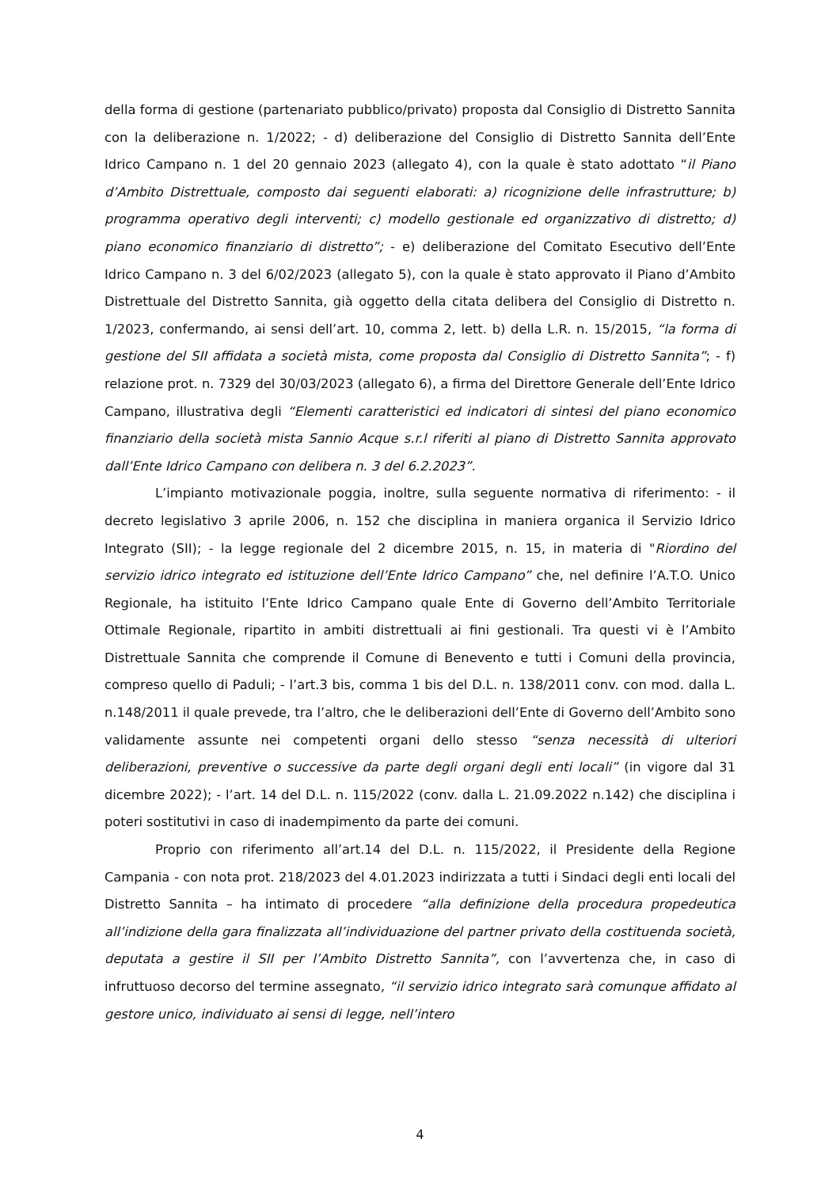della forma di gestione (partenariato pubblico/privato) proposta dal Consiglio di Distretto Sannita con la deliberazione n. 1/2022; - d) deliberazione del Consiglio di Distretto Sannita dell’Ente Idrico Campano n. 1 del 20 gennaio 2023 (allegato 4), con la quale è stato adottato “il Piano d’Ambito Distrettuale, composto dai seguenti elaborati: a) ricognizione delle infrastrutture; b) programma operativo degli interventi; c) modello gestionale ed organizzativo di distretto; d) piano economico finanziario di distretto”; - e) deliberazione del Comitato Esecutivo dell’Ente Idrico Campano n. 3 del 6/02/2023 (allegato 5), con la quale è stato approvato il Piano d’Ambito Distrettuale del Distretto Sannita, già oggetto della citata delibera del Consiglio di Distretto n. 1/2023, confermando, ai sensi dell’art. 10, comma 2, lett. b) della L.R. n. 15/2015, “la forma di gestione del SII affidata a società mista, come proposta dal Consiglio di Distretto Sannita”; - f) relazione prot. n. 7329 del 30/03/2023 (allegato 6), a firma del Direttore Generale dell’Ente Idrico Campano, illustrativa degli “Elementi caratteristici ed indicatori di sintesi del piano economico finanziario della società mista Sannio Acque s.r.l riferiti al piano di Distretto Sannita approvato dall’Ente Idrico Campano con delibera n. 3 del 6.2.2023”.
L’impianto motivazionale poggia, inoltre, sulla seguente normativa di riferimento: - il decreto legislativo 3 aprile 2006, n. 152 che disciplina in maniera organica il Servizio Idrico Integrato (SII); - la legge regionale del 2 dicembre 2015, n. 15, in materia di "Riordino del servizio idrico integrato ed istituzione dell’Ente Idrico Campano” che, nel definire l’A.T.O. Unico Regionale, ha istituito l’Ente Idrico Campano quale Ente di Governo dell’Ambito Territoriale Ottimale Regionale, ripartito in ambiti distrettuali ai fini gestionali. Tra questi vi è l’Ambito Distrettuale Sannita che comprende il Comune di Benevento e tutti i Comuni della provincia, compreso quello di Paduli; - l’art.3 bis, comma 1 bis del D.L. n. 138/2011 conv. con mod. dalla L. n.148/2011 il quale prevede, tra l’altro, che le deliberazioni dell’Ente di Governo dell’Ambito sono validamente assunte nei competenti organi dello stesso “senza necessità di ulteriori deliberazioni, preventive o successive da parte degli organi degli enti locali” (in vigore dal 31 dicembre 2022); - l’art. 14 del D.L. n. 115/2022 (conv. dalla L. 21.09.2022 n.142) che disciplina i poteri sostitutivi in caso di inadempimento da parte dei comuni.
Proprio con riferimento all’art.14 del D.L. n. 115/2022, il Presidente della Regione Campania - con nota prot. 218/2023 del 4.01.2023 indirizzata a tutti i Sindaci degli enti locali del Distretto Sannita – ha intimato di procedere “alla definizione della procedura propedeutica all’indizione della gara finalizzata all’individuazione del partner privato della costituenda società, deputata a gestire il SII per l’Ambito Distretto Sannita”, con l’avvertenza che, in caso di infruttuoso decorso del termine assegnato, “il servizio idrico integrato sarà comunque affidato al gestore unico, individuato ai sensi di legge, nell’intero
4